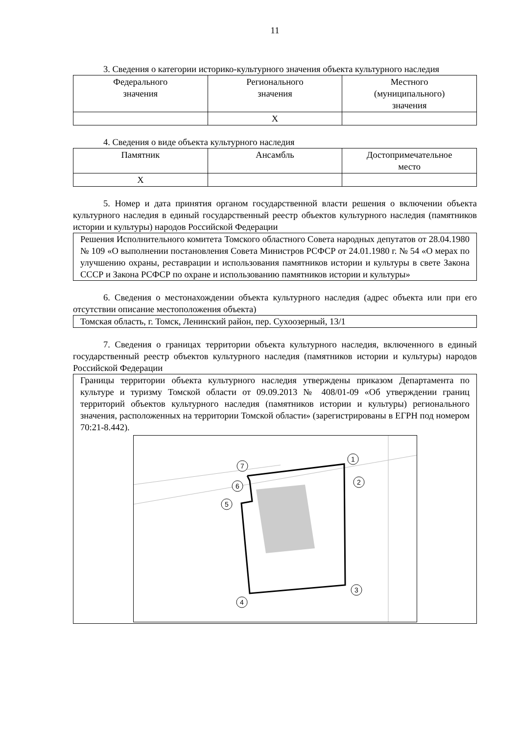11
3. Сведения о категории историко-культурного значения объекта культурного наследия
| Федерального значения | Регионального значения | Местного (муниципального) значения |
| | Х | |
4. Сведения о виде объекта культурного наследия
| Памятник | Ансамбль | Достопримечательное место |
| Х | | |
5. Номер и дата принятия органом государственной власти решения о включении объекта культурного наследия в единый государственный реестр объектов культурного наследия (памятников истории и культуры) народов Российской Федерации
Решения Исполнительного комитета Томского областного Совета народных депутатов от 28.04.1980 № 109 «О выполнении постановления Совета Министров РСФСР от 24.01.1980 г. № 54 «О мерах по улучшению охраны, реставрации и использования памятников истории и культуры в свете Закона СССР и Закона РСФСР по охране и использованию памятников истории и культуры»
6. Сведения о местонахождении объекта культурного наследия (адрес объекта или при его отсутствии описание местоположения объекта)
Томская область, г. Томск, Ленинский район, пер. Сухоозерный, 13/1
7. Сведения о границах территории объекта культурного наследия, включенного в единый государственный реестр объектов культурного наследия (памятников истории и культуры) народов Российской Федерации
Границы территории объекта культурного наследия утверждены приказом Департамента по культуре и туризму Томской области от 09.09.2013 № 408/01-09 «Об утверждении границ территорий объектов культурного наследия (памятников истории и культуры) регионального значения, расположенных на территории Томской области» (зарегистрированы в ЕГРН под номером 70:21-8.442).
1
2
3
4
5
6
7